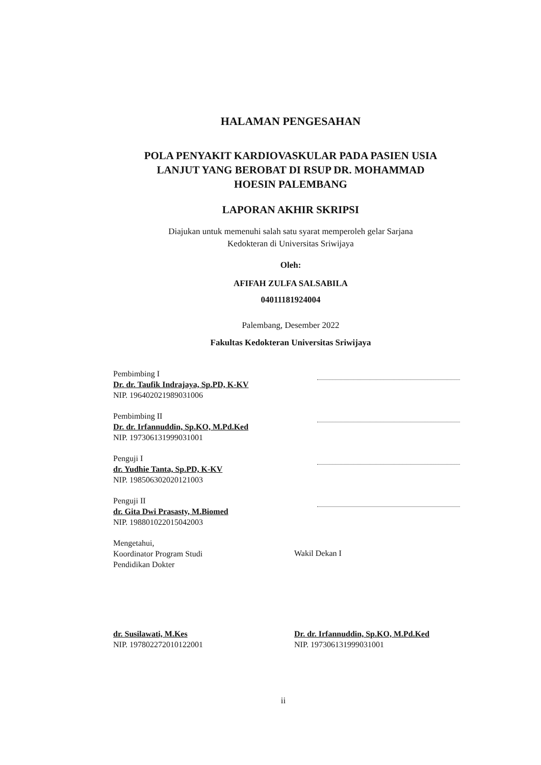HALAMAN PENGESAHAN
POLA PENYAKIT KARDIOVASKULAR PADA PASIEN USIA
LANJUT YANG BEROBAT DI RSUP DR. MOHAMMAD
HOESIN PALEMBANG
LAPORAN AKHIR SKRIPSI
Diajukan untuk memenuhi salah satu syarat memperoleh gelar Sarjana
Kedokteran di Universitas Sriwijaya
Oleh:
AFIFAH ZULFA SALSABILA
04011181924004
Palembang, Desember 2022
Fakultas Kedokteran Universitas Sriwijaya
Pembimbing I
Dr. dr. Taufik Indrajaya, Sp.PD, K-KV
NIP. 196402021989031006
Pembimbing II
Dr. dr. Irfannuddin, Sp.KO, M.Pd.Ked
NIP. 197306131999031001
Penguji I
dr. Yudhie Tanta, Sp.PD, K-KV
NIP. 198506302020121003
Penguji II
dr. Gita Dwi Prasasty, M.Biomed
NIP. 198801022015042003
Mengetahui,
Koordinator Program Studi
Pendidikan Dokter
Wakil Dekan I
dr. Susilawati, M.Kes
NIP. 197802272010122001
Dr. dr. Irfannuddin, Sp.KO, M.Pd.Ked
NIP. 197306131999031001
ii